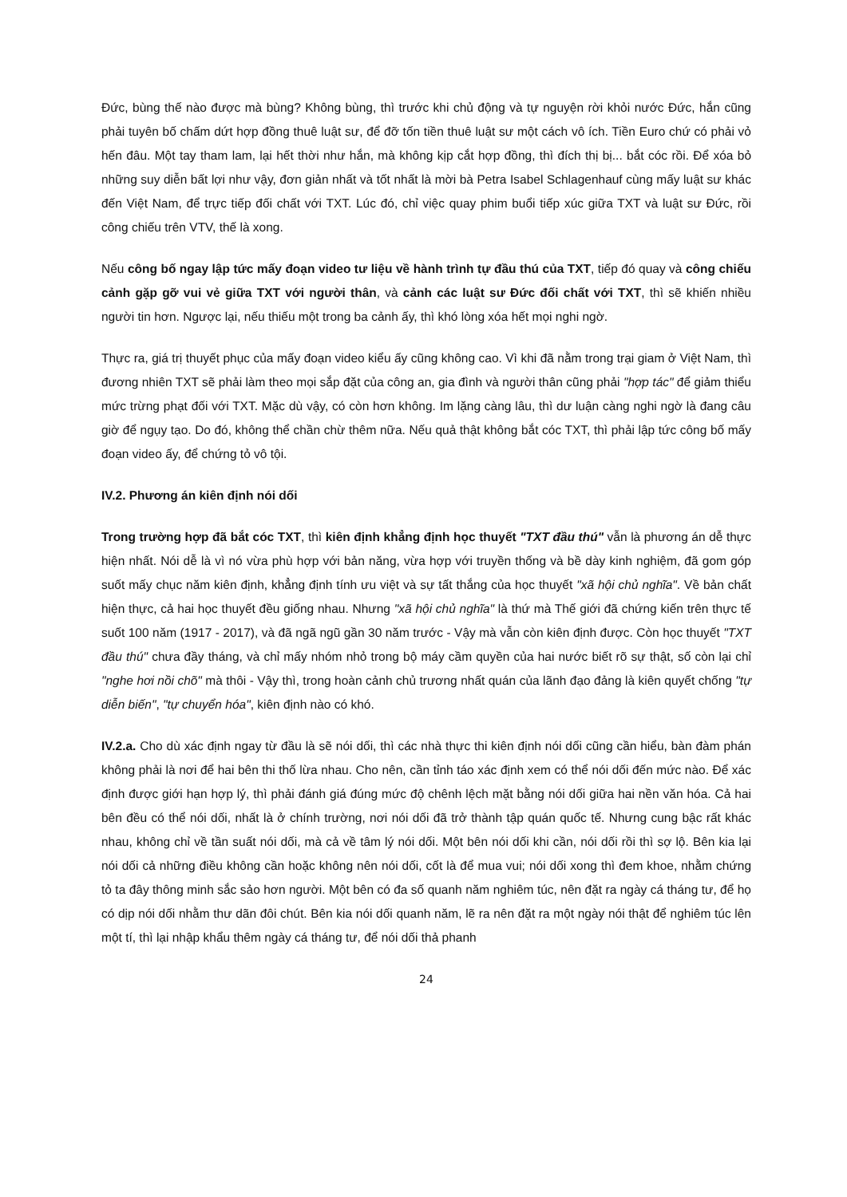Đức, bùng thế nào được mà bùng? Không bùng, thì trước khi chủ động và tự nguyện rời khỏi nước Đức, hắn cũng phải tuyên bố chấm dứt hợp đồng thuê luật sư, để đỡ tốn tiền thuê luật sư một cách vô ích. Tiền Euro chứ có phải vỏ hến đâu. Một tay tham lam, lại hết thời như hắn, mà không kịp cắt hợp đồng, thì đích thị bị... bắt cóc rồi. Để xóa bỏ những suy diễn bất lợi như vậy, đơn giản nhất và tốt nhất là mời bà Petra Isabel Schlagenhauf cùng mấy luật sư khác đến Việt Nam, để trực tiếp đối chất với TXT. Lúc đó, chỉ việc quay phim buổi tiếp xúc giữa TXT và luật sư Đức, rồi công chiếu trên VTV, thế là xong.
Nếu công bố ngay lập tức mấy đoạn video tư liệu về hành trình tự đầu thú của TXT, tiếp đó quay và công chiếu cảnh gặp gỡ vui vẻ giữa TXT với người thân, và cảnh các luật sư Đức đối chất với TXT, thì sẽ khiến nhiều người tin hơn. Ngược lại, nếu thiếu một trong ba cảnh ấy, thì khó lòng xóa hết mọi nghi ngờ.
Thực ra, giá trị thuyết phục của mấy đoạn video kiểu ấy cũng không cao. Vì khi đã nằm trong trại giam ở Việt Nam, thì đương nhiên TXT sẽ phải làm theo mọi sắp đặt của công an, gia đình và người thân cũng phải "hợp tác" để giảm thiểu mức trừng phạt đối với TXT. Mặc dù vậy, có còn hơn không. Im lặng càng lâu, thì dư luận càng nghi ngờ là đang câu giờ để ngụy tạo. Do đó, không thể chần chừ thêm nữa. Nếu quả thật không bắt cóc TXT, thì phải lập tức công bố mấy đoạn video ấy, để chứng tỏ vô tội.
IV.2. Phương án kiên định nói dối
Trong trường hợp đã bắt cóc TXT, thì kiên định khẳng định học thuyết "TXT đầu thú" vẫn là phương án dễ thực hiện nhất. Nói dễ là vì nó vừa phù hợp với bản năng, vừa hợp với truyền thống và bề dày kinh nghiệm, đã gom góp suốt mấy chục năm kiên định, khẳng định tính ưu việt và sự tất thắng của học thuyết "xã hội chủ nghĩa". Về bản chất hiện thực, cả hai học thuyết đều giống nhau. Nhưng "xã hội chủ nghĩa" là thứ mà Thế giới đã chứng kiến trên thực tế suốt 100 năm (1917 - 2017), và đã ngã ngũ gần 30 năm trước - Vậy mà vẫn còn kiên định được. Còn học thuyết "TXT đầu thú" chưa đầy tháng, và chỉ mấy nhóm nhỏ trong bộ máy cầm quyền của hai nước biết rõ sự thật, số còn lại chỉ "nghe hơi nồi chõ" mà thôi - Vậy thì, trong hoàn cảnh chủ trương nhất quán của lãnh đạo đảng là kiên quyết chống "tự diễn biến", "tự chuyển hóa", kiên định nào có khó.
IV.2.a. Cho dù xác định ngay từ đầu là sẽ nói dối, thì các nhà thực thi kiên định nói dối cũng cần hiểu, bàn đàm phán không phải là nơi để hai bên thi thố lừa nhau. Cho nên, cần tỉnh táo xác định xem có thể nói dối đến mức nào. Để xác định được giới hạn hợp lý, thì phải đánh giá đúng mức độ chênh lệch mặt bằng nói dối giữa hai nền văn hóa. Cả hai bên đều có thể nói dối, nhất là ở chính trường, nơi nói dối đã trở thành tập quán quốc tế. Nhưng cung bậc rất khác nhau, không chỉ về tần suất nói dối, mà cả về tâm lý nói dối. Một bên nói dối khi cần, nói dối rồi thì sợ lộ. Bên kia lại nói dối cả những điều không cần hoặc không nên nói dối, cốt là để mua vui; nói dối xong thì đem khoe, nhằm chứng tỏ ta đây thông minh sắc sảo hơn người. Một bên có đa số quanh năm nghiêm túc, nên đặt ra ngày cá tháng tư, để họ có dịp nói dối nhằm thư dãn đôi chút. Bên kia nói dối quanh năm, lẽ ra nên đặt ra một ngày nói thật để nghiêm túc lên một tí, thì lại nhập khẩu thêm ngày cá tháng tư, để nói dối thả phanh
24